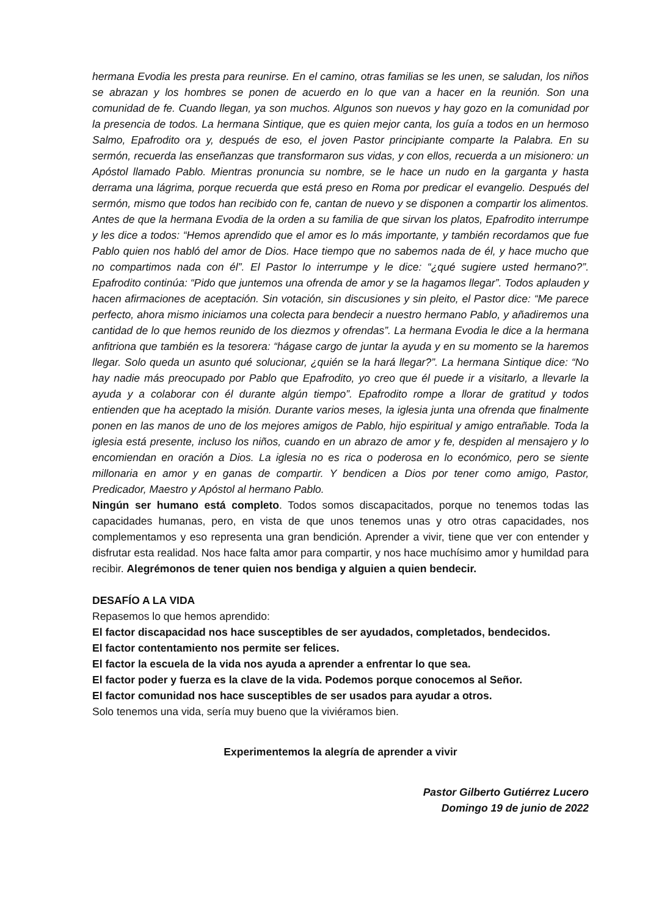hermana Evodia les presta para reunirse. En el camino, otras familias se les unen, se saludan, los niños se abrazan y los hombres se ponen de acuerdo en lo que van a hacer en la reunión. Son una comunidad de fe. Cuando llegan, ya son muchos. Algunos son nuevos y hay gozo en la comunidad por la presencia de todos. La hermana Sintique, que es quien mejor canta, los guía a todos en un hermoso Salmo, Epafrodito ora y, después de eso, el joven Pastor principiante comparte la Palabra. En su sermón, recuerda las enseñanzas que transformaron sus vidas, y con ellos, recuerda a un misionero: un Apóstol llamado Pablo. Mientras pronuncia su nombre, se le hace un nudo en la garganta y hasta derrama una lágrima, porque recuerda que está preso en Roma por predicar el evangelio. Después del sermón, mismo que todos han recibido con fe, cantan de nuevo y se disponen a compartir los alimentos. Antes de que la hermana Evodia de la orden a su familia de que sirvan los platos, Epafrodito interrumpe y les dice a todos: “Hemos aprendido que el amor es lo más importante, y también recordamos que fue Pablo quien nos habló del amor de Dios. Hace tiempo que no sabemos nada de él, y hace mucho que no compartimos nada con él”. El Pastor lo interrumpe y le dice: “¿qué sugiere usted hermano?”. Epafrodito continúa: “Pido que juntemos una ofrenda de amor y se la hagamos llegar”. Todos aplauden y hacen afirmaciones de aceptación. Sin votación, sin discusiones y sin pleito, el Pastor dice: “Me parece perfecto, ahora mismo iniciamos una colecta para bendecir a nuestro hermano Pablo, y añadiremos una cantidad de lo que hemos reunido de los diezmos y ofrendas”. La hermana Evodia le dice a la hermana anfitriona que también es la tesorera: “hágase cargo de juntar la ayuda y en su momento se la haremos llegar. Solo queda un asunto qué solucionar, ¿quién se la hará llegar?”. La hermana Sintique dice: “No hay nadie más preocupado por Pablo que Epafrodito, yo creo que él puede ir a visitarlo, a llevarle la ayuda y a colaborar con él durante algún tiempo”. Epafrodito rompe a llorar de gratitud y todos entienden que ha aceptado la misión. Durante varios meses, la iglesia junta una ofrenda que finalmente ponen en las manos de uno de los mejores amigos de Pablo, hijo espiritual y amigo entrañable. Toda la iglesia está presente, incluso los niños, cuando en un abrazo de amor y fe, despiden al mensajero y lo encomiendan en oración a Dios. La iglesia no es rica o poderosa en lo económico, pero se siente millonaria en amor y en ganas de compartir. Y bendicen a Dios por tener como amigo, Pastor, Predicador, Maestro y Apóstol al hermano Pablo.
Ningún ser humano está completo. Todos somos discapacitados, porque no tenemos todas las capacidades humanas, pero, en vista de que unos tenemos unas y otro otras capacidades, nos complementamos y eso representa una gran bendición. Aprender a vivir, tiene que ver con entender y disfrutar esta realidad. Nos hace falta amor para compartir, y nos hace muchísimo amor y humildad para recibir. Alegrémonos de tener quien nos bendiga y alguien a quien bendecir.
DESAFÍO A LA VIDA
Repasemos lo que hemos aprendido:
El factor discapacidad nos hace susceptibles de ser ayudados, completados, bendecidos.
El factor contentamiento nos permite ser felices.
El factor la escuela de la vida nos ayuda a aprender a enfrentar lo que sea.
El factor poder y fuerza es la clave de la vida. Podemos porque conocemos al Señor.
El factor comunidad nos hace susceptibles de ser usados para ayudar a otros.
Solo tenemos una vida, sería muy bueno que la viviéramos bien.
Experimentemos la alegría de aprender a vivir
Pastor Gilberto Gutiérrez Lucero
Domingo 19 de junio de 2022